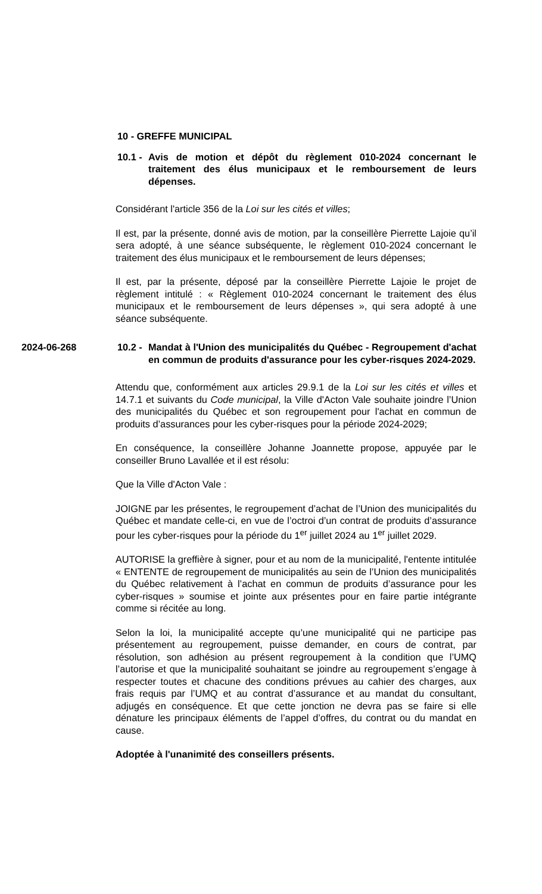10 - GREFFE MUNICIPAL
10.1 - Avis de motion et dépôt du règlement 010-2024 concernant le traitement des élus municipaux et le remboursement de leurs dépenses.
Considérant l'article 356 de la Loi sur les cités et villes;
Il est, par la présente, donné avis de motion, par la conseillère Pierrette Lajoie qu’il sera adopté, à une séance subséquente, le règlement 010-2024 concernant le traitement des élus municipaux et le remboursement de leurs dépenses;
Il est, par la présente, déposé par la conseillère Pierrette Lajoie le projet de règlement intitulé : « Règlement 010-2024 concernant le traitement des élus municipaux et le remboursement de leurs dépenses », qui sera adopté à une séance subséquente.
2024-06-268
10.2 - Mandat à l'Union des municipalités du Québec - Regroupement d'achat en commun de produits d'assurance pour les cyber-risques 2024-2029.
Attendu que, conformément aux articles 29.9.1 de la Loi sur les cités et villes et 14.7.1 et suivants du Code municipal, la Ville d'Acton Vale souhaite joindre l’Union des municipalités du Québec et son regroupement pour l'achat en commun de produits d’assurances pour les cyber-risques pour la période 2024-2029;
En conséquence, la conseillère Johanne Joannette propose, appuyée par le conseiller Bruno Lavallée et il est résolu:
Que la Ville d'Acton Vale :
JOIGNE par les présentes, le regroupement d’achat de l’Union des municipalités du Québec et mandate celle-ci, en vue de l’octroi d’un contrat de produits d’assurance pour les cyber-risques pour la période du 1<sup>er</sup> juillet 2024 au 1<sup>er</sup> juillet 2029.
AUTORISE la greffière à signer, pour et au nom de la municipalité, l'entente intitulée « ENTENTE de regroupement de municipalités au sein de l’Union des municipalités du Québec relativement à l’achat en commun de produits d’assurance pour les cyber-risques » soumise et jointe aux présentes pour en faire partie intégrante comme si récitée au long.
Selon la loi, la municipalité accepte qu’une municipalité qui ne participe pas présentement au regroupement, puisse demander, en cours de contrat, par résolution, son adhésion au présent regroupement à la condition que l’UMQ l’autorise et que la municipalité souhaitant se joindre au regroupement s’engage à respecter toutes et chacune des conditions prévues au cahier des charges, aux frais requis par l’UMQ et au contrat d’assurance et au mandat du consultant, adjugés en conséquence. Et que cette jonction ne devra pas se faire si elle dénature les principaux éléments de l’appel d’offres, du contrat ou du mandat en cause.
Adoptée à l'unanimité des conseillers présents.